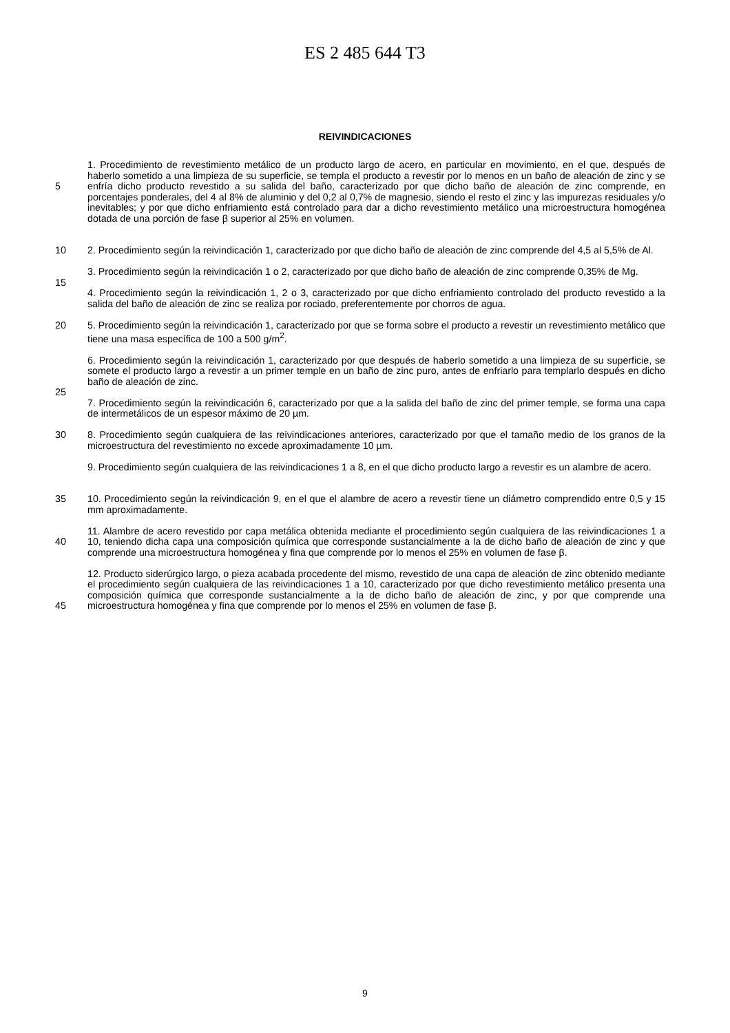ES 2 485 644 T3
REIVINDICACIONES
5
10
1. Procedimiento de revestimiento metálico de un producto largo de acero, en particular en movimiento, en el que, después de haberlo sometido a una limpieza de su superficie, se templa el producto a revestir por lo menos en un baño de aleación de zinc y se enfría dicho producto revestido a su salida del baño, caracterizado por que dicho baño de aleación de zinc comprende, en porcentajes ponderales, del 4 al 8% de aluminio y del 0,2 al 0,7% de magnesio, siendo el resto el zinc y las impurezas residuales y/o inevitables; y por que dicho enfriamiento está controlado para dar a dicho revestimiento metálico una microestructura homogénea dotada de una porción de fase β superior al 25% en volumen.
2. Procedimiento según la reivindicación 1, caracterizado por que dicho baño de aleación de zinc comprende del 4,5 al 5,5% de Al.
15 3. Procedimiento según la reivindicación 1 o 2, caracterizado por que dicho baño de aleación de zinc comprende 0,35% de Mg.
4. Procedimiento según la reivindicación 1, 2 o 3, caracterizado por que dicho enfriamiento controlado del producto revestido a la salida del baño de aleación de zinc se realiza por rociado, preferentemente por chorros de agua.
20 5. Procedimiento según la reivindicación 1, caracterizado por que se forma sobre el producto a revestir un revestimiento metálico que tiene una masa específica de 100 a 500 g/m<sup>2</sup>.
25 6. Procedimiento según la reivindicación 1, caracterizado por que después de haberlo sometido a una limpieza de su superficie, se somete el producto largo a revestir a un primer temple en un baño de zinc puro, antes de enfriarlo para templarlo después en dicho baño de aleación de zinc.
7. Procedimiento según la reivindicación 6, caracterizado por que a la salida del baño de zinc del primer temple, se forma una capa de intermetálicos de un espesor máximo de 20 µm.
30
35
8. Procedimiento según cualquiera de las reivindicaciones anteriores, caracterizado por que el tamaño medio de los granos de la microestructura del revestimiento no excede aproximadamente 10 µm.
9. Procedimiento según cualquiera de las reivindicaciones 1 a 8, en el que dicho producto largo a revestir es un alambre de acero.
10. Procedimiento según la reivindicación 9, en el que el alambre de acero a revestir tiene un diámetro comprendido entre 0,5 y 15 mm aproximadamente.
40
45
11. Alambre de acero revestido por capa metálica obtenida mediante el procedimiento según cualquiera de las reivindicaciones 1 a 10, teniendo dicha capa una composición química que corresponde sustancialmente a la de dicho baño de aleación de zinc y que comprende una microestructura homogénea y fina que comprende por lo menos el 25% en volumen de fase β.
12. Producto siderúrgico largo, o pieza acabada procedente del mismo, revestido de una capa de aleación de zinc obtenido mediante el procedimiento según cualquiera de las reivindicaciones 1 a 10, caracterizado por que dicho revestimiento metálico presenta una composición química que corresponde sustancialmente a la de dicho baño de aleación de zinc, y por que comprende una microestructura homogénea y fina que comprende por lo menos el 25% en volumen de fase β.
9